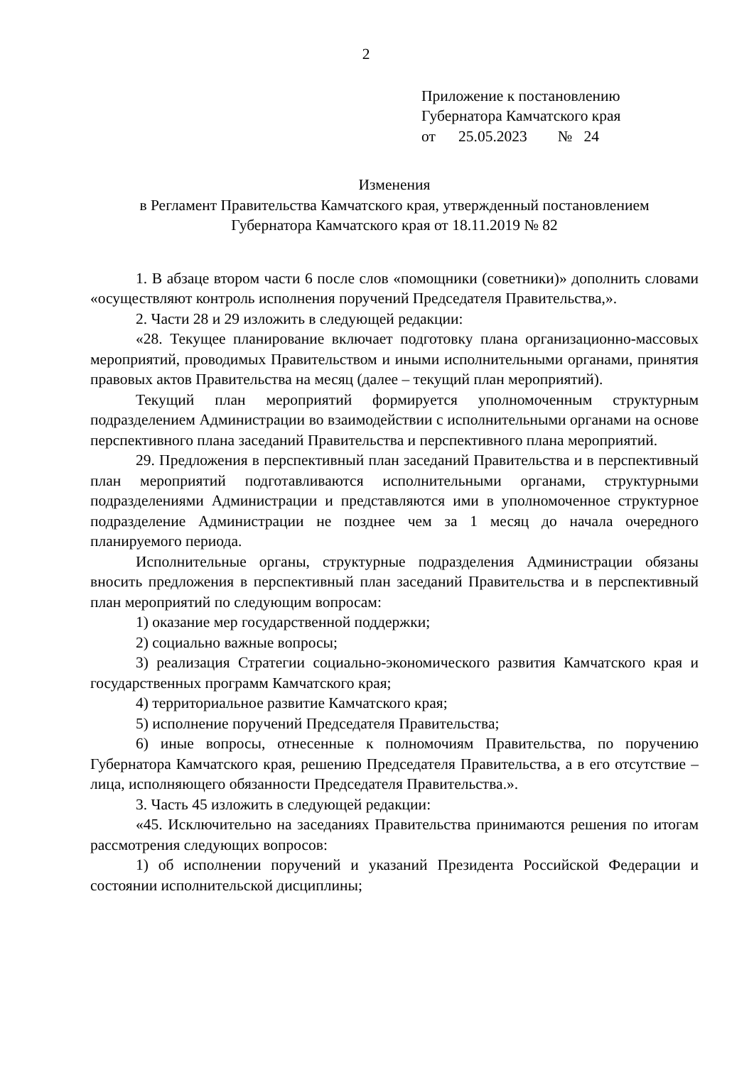2
Приложение к постановлению
Губернатора Камчатского края
от 25.05.2023 № 24
Изменения
в Регламент Правительства Камчатского края, утвержденный постановлением
Губернатора Камчатского края от 18.11.2019 № 82
1. В абзаце втором части 6 после слов «помощники (советники)» дополнить словами «осуществляют контроль исполнения поручений Председателя Правительства,».
2. Части 28 и 29 изложить в следующей редакции:
«28. Текущее планирование включает подготовку плана организационно-массовых мероприятий, проводимых Правительством и иными исполнительными органами, принятия правовых актов Правительства на месяц (далее – текущий план мероприятий).
Текущий план мероприятий формируется уполномоченным структурным подразделением Администрации во взаимодействии с исполнительными органами на основе перспективного плана заседаний Правительства и перспективного плана мероприятий.
29. Предложения в перспективный план заседаний Правительства и в перспективный план мероприятий подготавливаются исполнительными органами, структурными подразделениями Администрации и представляются ими в уполномоченное структурное подразделение Администрации не позднее чем за 1 месяц до начала очередного планируемого периода.
Исполнительные органы, структурные подразделения Администрации обязаны вносить предложения в перспективный план заседаний Правительства и в перспективный план мероприятий по следующим вопросам:
1) оказание мер государственной поддержки;
2) социально важные вопросы;
3) реализация Стратегии социально-экономического развития Камчатского края и государственных программ Камчатского края;
4) территориальное развитие Камчатского края;
5) исполнение поручений Председателя Правительства;
6) иные вопросы, отнесенные к полномочиям Правительства, по поручению Губернатора Камчатского края, решению Председателя Правительства, а в его отсутствие – лица, исполняющего обязанности Председателя Правительства.».
3. Часть 45 изложить в следующей редакции:
«45. Исключительно на заседаниях Правительства принимаются решения по итогам рассмотрения следующих вопросов:
1) об исполнении поручений и указаний Президента Российской Федерации и состоянии исполнительской дисциплины;